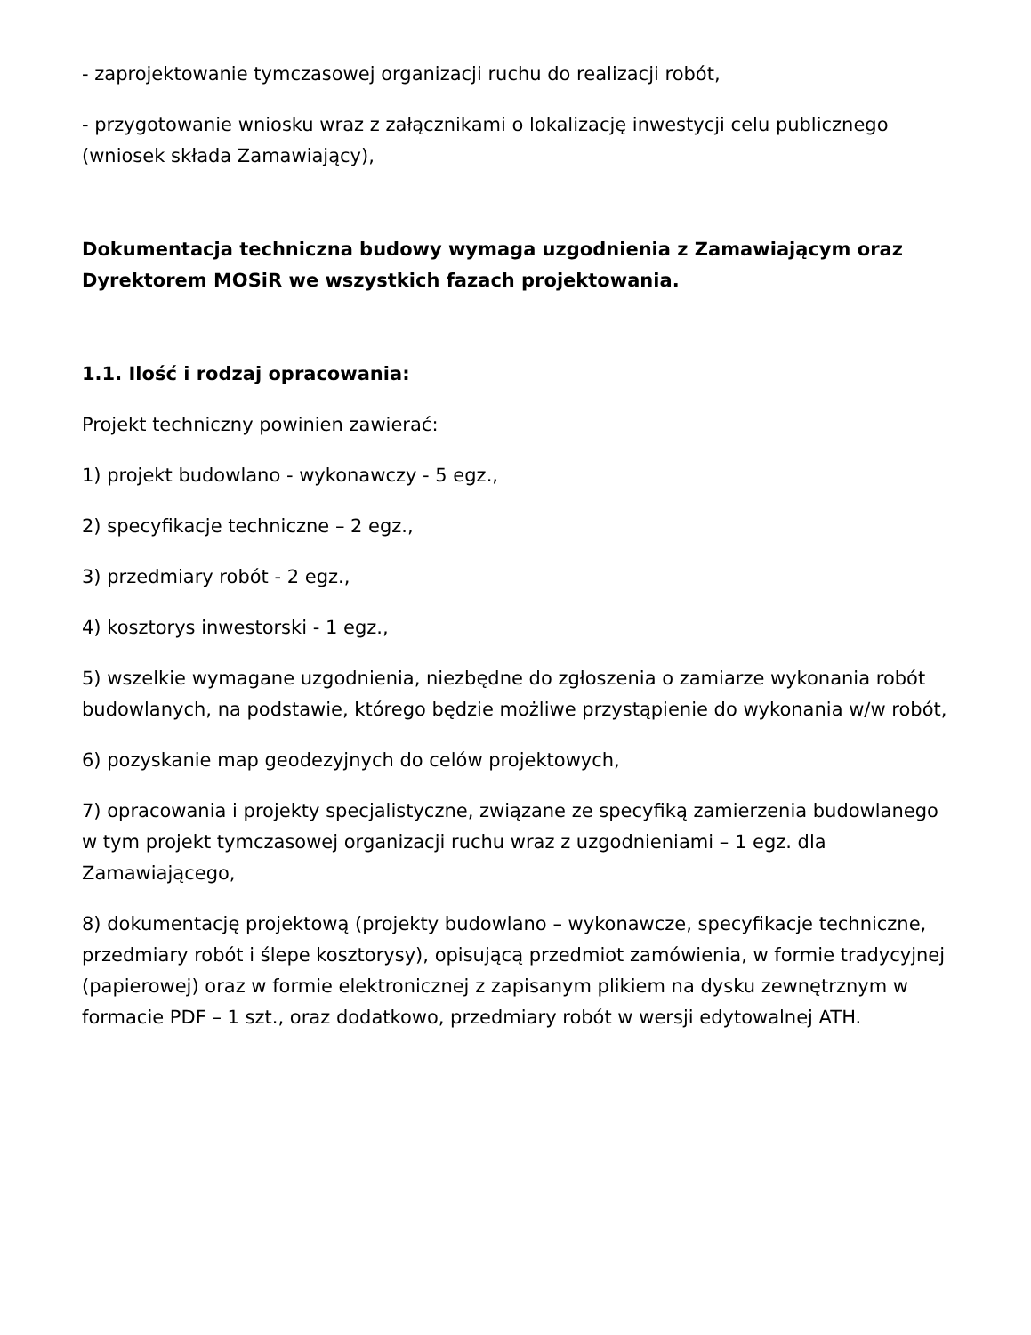- zaprojektowanie tymczasowej organizacji ruchu do realizacji robót,
- przygotowanie wniosku wraz z załącznikami o lokalizację inwestycji celu publicznego (wniosek składa Zamawiający),
Dokumentacja techniczna budowy wymaga uzgodnienia z Zamawiającym oraz Dyrektorem MOSiR we wszystkich fazach projektowania.
1.1. Ilość i rodzaj opracowania:
Projekt techniczny powinien zawierać:
1) projekt budowlano - wykonawczy - 5 egz.,
2) specyfikacje techniczne – 2 egz.,
3) przedmiary robót - 2 egz.,
4) kosztorys inwestorski - 1 egz.,
5) wszelkie wymagane uzgodnienia, niezbędne do zgłoszenia o zamiarze wykonania robót budowlanych, na podstawie, którego będzie możliwe przystąpienie do wykonania w/w robót,
6) pozyskanie map geodezyjnych do celów projektowych,
7) opracowania i projekty specjalistyczne, związane ze specyfiką zamierzenia budowlanego w tym projekt tymczasowej organizacji ruchu wraz z uzgodnieniami – 1 egz. dla Zamawiającego,
8) dokumentację projektową (projekty budowlano – wykonawcze, specyfikacje techniczne, przedmiary robót i ślepe kosztorysy), opisującą przedmiot zamówienia, w formie tradycyjnej (papierowej) oraz w formie elektronicznej z zapisanym plikiem na dysku zewnętrznym w formacie PDF – 1 szt., oraz dodatkowo, przedmiary robót w wersji edytowalnej ATH.